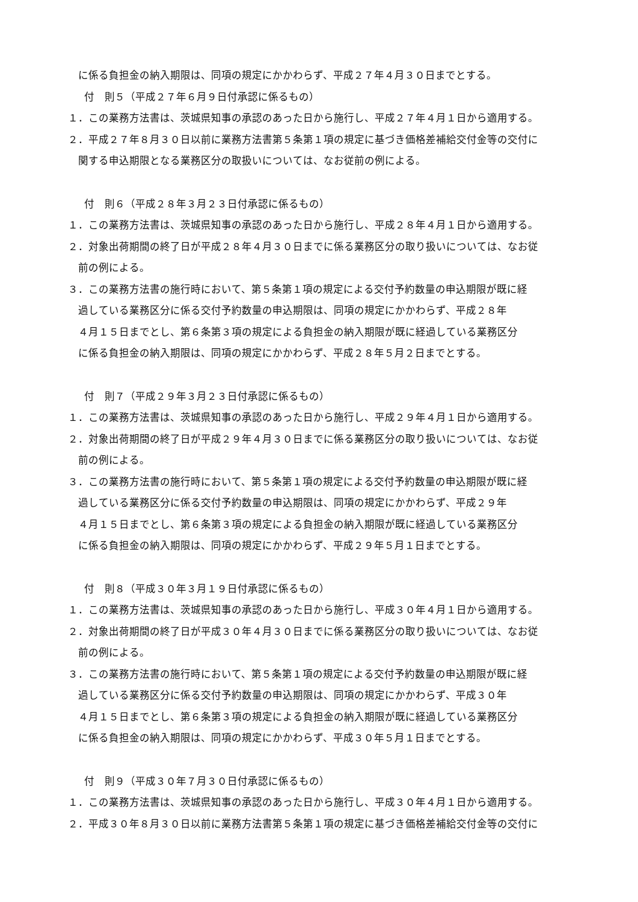に係る負担金の納入期限は、同項の規定にかかわらず、平成２７年４月３０日までとする。
付　則５（平成２７年６月９日付承認に係るもの）
１．この業務方法書は、茨城県知事の承認のあった日から施行し、平成２７年４月１日から適用する。
２．平成２７年８月３０日以前に業務方法書第５条第１項の規定に基づき価格差補給交付金等の交付に
関する申込期限となる業務区分の取扱いについては、なお従前の例による。
付　則６（平成２８年３月２３日付承認に係るもの）
１．この業務方法書は、茨城県知事の承認のあった日から施行し、平成２８年４月１日から適用する。
２．対象出荷期間の終了日が平成２８年４月３０日までに係る業務区分の取り扱いについては、なお従
前の例による。
３．この業務方法書の施行時において、第５条第１項の規定による交付予約数量の申込期限が既に経
過している業務区分に係る交付予約数量の申込期限は、同項の規定にかかわらず、平成２８年
４月１５日までとし、第６条第３項の規定による負担金の納入期限が既に経過している業務区分
に係る負担金の納入期限は、同項の規定にかかわらず、平成２８年５月２日までとする。
付　則７（平成２９年３月２３日付承認に係るもの）
１．この業務方法書は、茨城県知事の承認のあった日から施行し、平成２９年４月１日から適用する。
２．対象出荷期間の終了日が平成２９年４月３０日までに係る業務区分の取り扱いについては、なお従
前の例による。
３．この業務方法書の施行時において、第５条第１項の規定による交付予約数量の申込期限が既に経
過している業務区分に係る交付予約数量の申込期限は、同項の規定にかかわらず、平成２９年
４月１５日までとし、第６条第３項の規定による負担金の納入期限が既に経過している業務区分
に係る負担金の納入期限は、同項の規定にかかわらず、平成２９年５月１日までとする。
付　則８（平成３０年３月１９日付承認に係るもの）
１．この業務方法書は、茨城県知事の承認のあった日から施行し、平成３０年４月１日から適用する。
２．対象出荷期間の終了日が平成３０年４月３０日までに係る業務区分の取り扱いについては、なお従
前の例による。
３．この業務方法書の施行時において、第５条第１項の規定による交付予約数量の申込期限が既に経
過している業務区分に係る交付予約数量の申込期限は、同項の規定にかかわらず、平成３０年
４月１５日までとし、第６条第３項の規定による負担金の納入期限が既に経過している業務区分
に係る負担金の納入期限は、同項の規定にかかわらず、平成３０年５月１日までとする。
付　則９（平成３０年７月３０日付承認に係るもの）
１．この業務方法書は、茨城県知事の承認のあった日から施行し、平成３０年４月１日から適用する。
２．平成３０年８月３０日以前に業務方法書第５条第１項の規定に基づき価格差補給交付金等の交付に